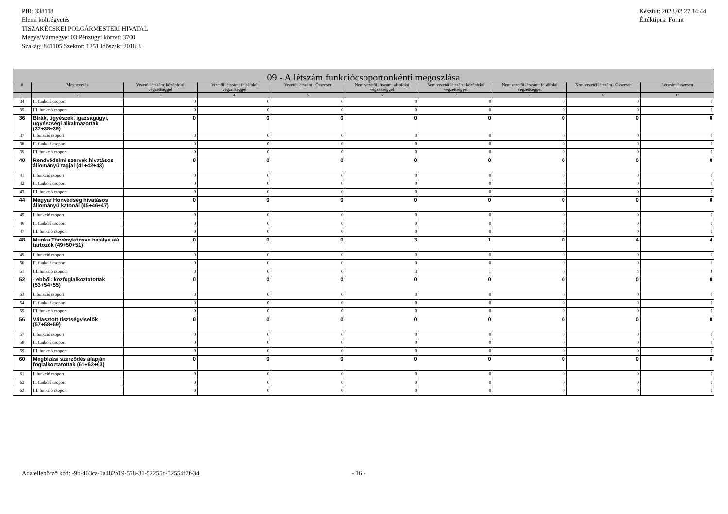PIR: 338118
Elemi költségvetés
TISZAKÉCSKEI POLGÁRMESTERI HIVATAL
Megye/Vármegye: 03 Pénzügyi körzet: 3700
Szakág: 841105 Szektor: 1251 Időszak: 2018.3
Készült: 2023.02.27 14:44
Értéktípus: Forint
| 09 - A létszám funkciócsoportonkénti megoszlása | | | | | | | | | |
| # | Megnevezés | Vezetői létszám: középfokú végzettséggel | Vezetői létszám: felsőfokú végzettséggel | Vezetői létszám - Összesen | Nem vezetői létszám: alapfokú végzettséggel | Nem vezetői létszám: középfokú végzettséggel | Nem vezetői létszám: felsőfokú végzettséggel | Nem vezetői létszám - Összesen | Létszám összesen |
| 1 | 2 | 3 | 4 | 5 | 6 | 7 | 8 | 9 | 10 |
| 34 | II. funkció csoport | 0 | 0 | 0 | 0 | 0 | 0 | 0 | 0 |
| 35 | III. funkció csoport | 0 | 0 | 0 | 0 | 0 | 0 | 0 | 0 |
| 36 | Bírák, ügyészek, igazságügyi, ügyészségi alkalmazottak (37+38+39) | 0 | 0 | 0 | 0 | 0 | 0 | 0 | 0 |
| 37 | I. funkció csoport | 0 | 0 | 0 | 0 | 0 | 0 | 0 | 0 |
| 38 | II. funkció csoport | 0 | 0 | 0 | 0 | 0 | 0 | 0 | 0 |
| 39 | III. funkció csoport | 0 | 0 | 0 | 0 | 0 | 0 | 0 | 0 |
| 40 | Rendvédelmi szervek hivatásos állományú tagjai (41+42+43) | 0 | 0 | 0 | 0 | 0 | 0 | 0 | 0 |
| 41 | I. funkció csoport | 0 | 0 | 0 | 0 | 0 | 0 | 0 | 0 |
| 42 | II. funkció csoport | 0 | 0 | 0 | 0 | 0 | 0 | 0 | 0 |
| 43 | III. funkció csoport | 0 | 0 | 0 | 0 | 0 | 0 | 0 | 0 |
| 44 | Magyar Honvédség hivatásos állományú katonái (45+46+47) | 0 | 0 | 0 | 0 | 0 | 0 | 0 | 0 |
| 45 | I. funkció csoport | 0 | 0 | 0 | 0 | 0 | 0 | 0 | 0 |
| 46 | II. funkció csoport | 0 | 0 | 0 | 0 | 0 | 0 | 0 | 0 |
| 47 | III. funkció csoport | 0 | 0 | 0 | 0 | 0 | 0 | 0 | 0 |
| 48 | Munka Törvénykönyve hatálya alá tartozók (49+50+51) | 0 | 0 | 0 | 3 | 1 | 0 | 4 | 4 |
| 49 | I. funkció csoport | 0 | 0 | 0 | 0 | 0 | 0 | 0 | 0 |
| 50 | II. funkció csoport | 0 | 0 | 0 | 0 | 0 | 0 | 0 | 0 |
| 51 | III. funkció csoport | 0 | 0 | 0 | 3 | 1 | 0 | 4 | 4 |
| 52 | - ebből: közfoglalkoztatottak (53+54+55) | 0 | 0 | 0 | 0 | 0 | 0 | 0 | 0 |
| 53 | I. funkció csoport | 0 | 0 | 0 | 0 | 0 | 0 | 0 | 0 |
| 54 | II. funkció csoport | 0 | 0 | 0 | 0 | 0 | 0 | 0 | 0 |
| 55 | III. funkció csoport | 0 | 0 | 0 | 0 | 0 | 0 | 0 | 0 |
| 56 | Választott tisztségviselők (57+58+59) | 0 | 0 | 0 | 0 | 0 | 0 | 0 | 0 |
| 57 | I. funkció csoport | 0 | 0 | 0 | 0 | 0 | 0 | 0 | 0 |
| 58 | II. funkció csoport | 0 | 0 | 0 | 0 | 0 | 0 | 0 | 0 |
| 59 | III. funkció csoport | 0 | 0 | 0 | 0 | 0 | 0 | 0 | 0 |
| 60 | Megbízási szerződés alapján foglalkoztatottak (61+62+63) | 0 | 0 | 0 | 0 | 0 | 0 | 0 | 0 |
| 61 | I. funkció csoport | 0 | 0 | 0 | 0 | 0 | 0 | 0 | 0 |
| 62 | II. funkció csoport | 0 | 0 | 0 | 0 | 0 | 0 | 0 | 0 |
| 63 | III. funkció csoport | 0 | 0 | 0 | 0 | 0 | 0 | 0 | 0 |
Adatellenőrző kód: -9b-463ca-1a482b19-578-31-52255d-52554f7f-34 - 16 -